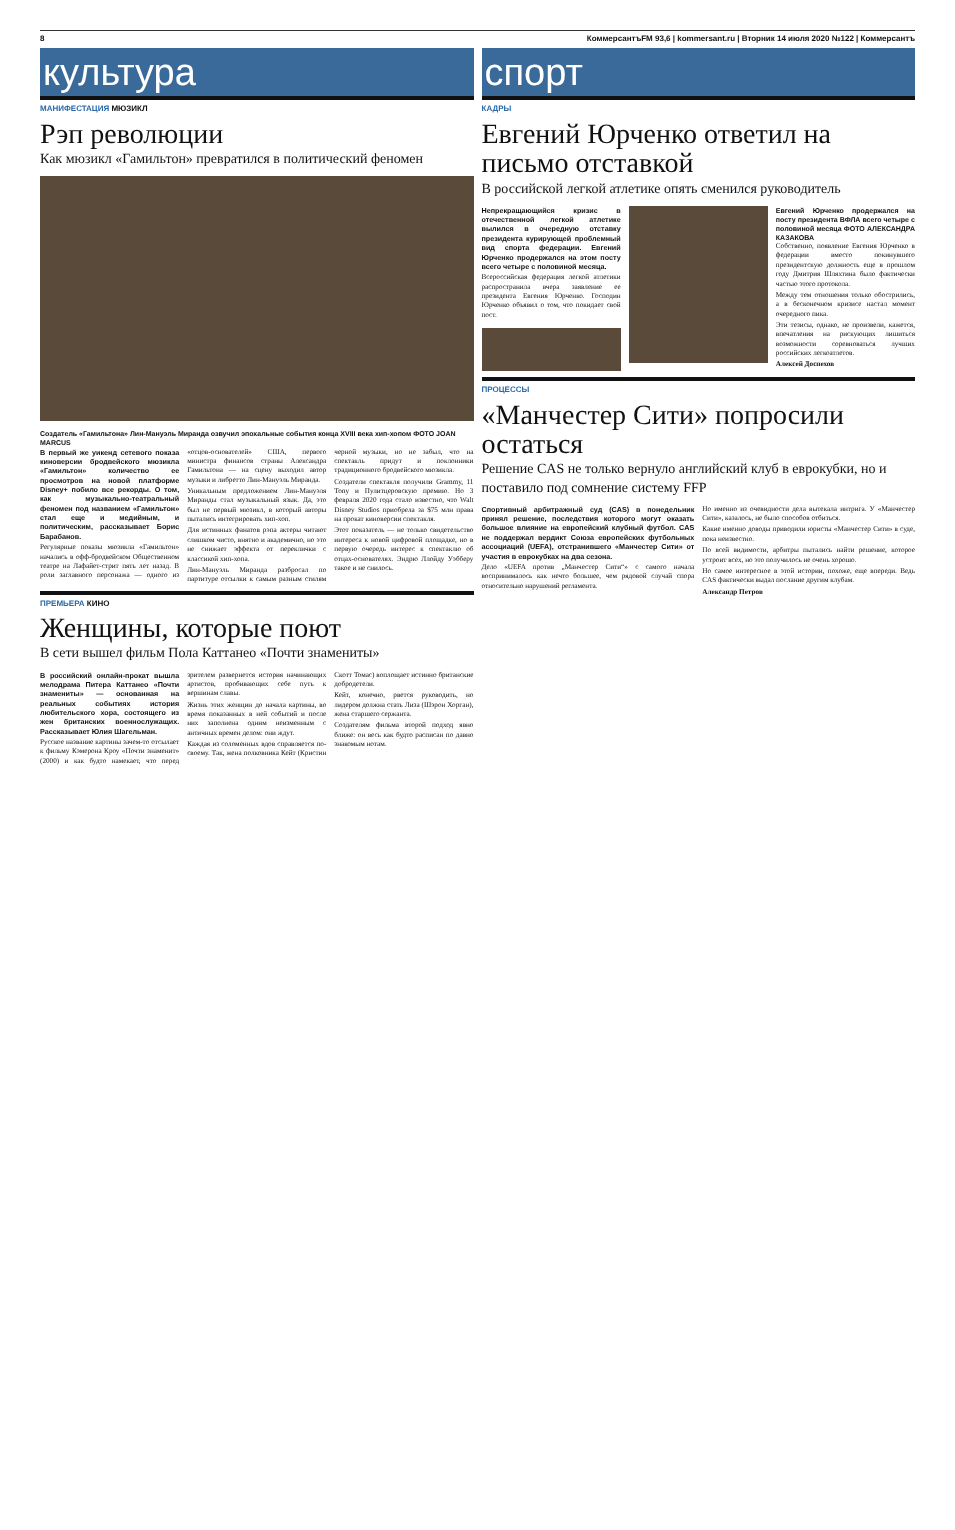8 КоммерсантъFM 93,6 | kommersant.ru | Вторник 14 июля 2020 №122 | Коммерсантъ
культура
МАНИФЕСТАЦИЯ МЮЗИКЛ
Рэп революции
Как мюзикл «Гамильтон» превратился в политический феномен
Создатель «Гамильтона» Лин-Мануэль Миранда озвучил эпохальные события конца XVIII века хип-хопом ФОТО JOAN MARCUS
В первый же уикенд сетевого показа киноверсии бродвейского мюзикла «Гамильтон» количество ее просмотров на новой платформе Disney+ побило все рекорды. О том, как музыкально-театральный феномен под названием «Гамильтон» стал еще и медийным, и политическим, рассказывает Борис Барабанов.
Регулярные показы мюзикла «Гамильтон» начались в офф-бродвейском Общественном театре на Лафайет-стрит пять лет назад. В роли заглавного персонажа — одного из «отцов-основателей» США, первого министра финансов страны Александра Гамильтона — на сцену выходил автор музыки и либретто Лин-Мануэль Миранда.
Уникальным предложением Лин-Мануэля Миранды стал музыкальный язык. Да, это был не первый мюзикл, в который авторы пытались интегрировать хип-хоп.
Для истинных фанатов рэпа актеры читают слишком чисто, внятно и академично, но это не снижает эффекта от переклички с классикой хип-хопа.
Лин-Мануэль Миранда разбросал по партитуре отсылки к самым разным стилям черной музыки, но не забыл, что на спектакль придут и поклонники традиционного бродвейского мюзикла.
Создатели спектакля получили Grammy, 11 Tony и Пулитцеровскую премию. Но 3 февраля 2020 года стало известно, что Walt Disney Studios приобрела за $75 млн права на прокат киноверсии спектакля.
Этот показатель — не только свидетельство интереса к новой цифровой площадке, но в первую очередь интерес к спектаклю об отцах-основателях. Эндрю Ллойду Уэбберу такое и не снилось.
ПРЕМЬЕРА КИНО
Женщины, которые поют
В сети вышел фильм Пола Каттанео «Почти знамениты»
В российский онлайн-прокат вышла мелодрама Питера Каттанео «Почти знамениты» — основанная на реальных событиях история любительского хора, состоящего из жен британских военнослужащих. Рассказывает Юлия Шагельман.
Русское название картины зачем-то отсылает к фильму Кэмерона Кроу «Почти знаменит» (2000) и как будто намекает, что перед зрителем развернется история начинающих артистов, пробивающих себе путь к вершинам славы.
Жизнь этих женщин до начала картины, во время показанных в ней событий и после них заполнена одним неизменным с античных времен делом: они ждут.
Каждая из соломенных вдов справляется по-своему. Так, жена полковника Кейт (Кристин Скотт Томас) воплощает истинно британские добродетели.
Кейт, конечно, рвется руководить, но лидером должна стать Лиза (Шэрон Хорган), жена старшего сержанта.
Создателям фильма второй подход явно ближе: он весь как будто расписан по давно знакомым нотам.
спорт
КАДРЫ
Евгений Юрченко ответил на письмо отставкой
В российской легкой атлетике опять сменился руководитель
Непрекращающийся кризис в отечественной легкой атлетике вылился в очередную отставку президента курирующей проблемный вид спорта федерации. Евгений Юрченко продержался на этом посту всего четыре с половиной месяца.
Всероссийская федерация легкой атлетики распространила вчера заявление ее президента Евгения Юрченко. Господин Юрченко объявил о том, что покидает свой пост.
Евгений Юрченко продержался на посту президента ВФЛА всего четыре с половиной месяца ФОТО АЛЕКСАНДРА КАЗАКОВА
Собственно, появление Евгения Юрченко в федерации вместо покинувшего президентскую должность еще в прошлом году Дмитрия Шляхтина было фактически частью этого протокола.
Между тем отношения только обострились, а в бесконечном кризисе настал момент очередного пика.
Эти тезисы, однако, не произвели, кажется, впечатления на рискующих лишиться возможности соревноваться лучших российских легкоатлетов.
Алексей Доспехов
ПРОЦЕССЫ
«Манчестер Сити» попросили остаться
Решение CAS не только вернуло английский клуб в еврокубки, но и поставило под сомнение систему FFP
Спортивный арбитражный суд (CAS) в понедельник принял решение, последствия которого могут оказать большое влияние на европейский клубный футбол. CAS не поддержал вердикт Союза европейских футбольных ассоциаций (UEFA), отстранившего «Манчестер Сити» от участия в еврокубках на два сезона.
Дело «UEFA против „Манчестер Сити“» с самого начала воспринималось как нечто большее, чем рядовой случай спора относительно нарушений регламента.
Но именно из очевидности дела вытекала интрига. У «Манчестер Сити», казалось, не было способов отбиться.
Какие именно доводы приводили юристы «Манчестер Сити» в суде, пока неизвестно.
По всей видимости, арбитры пытались найти решение, которое устроит всех, но это получилось не очень хорошо.
Но самое интересное в этой истории, похоже, еще впереди. Ведь CAS фактически выдал послание другим клубам.
Александр Петров